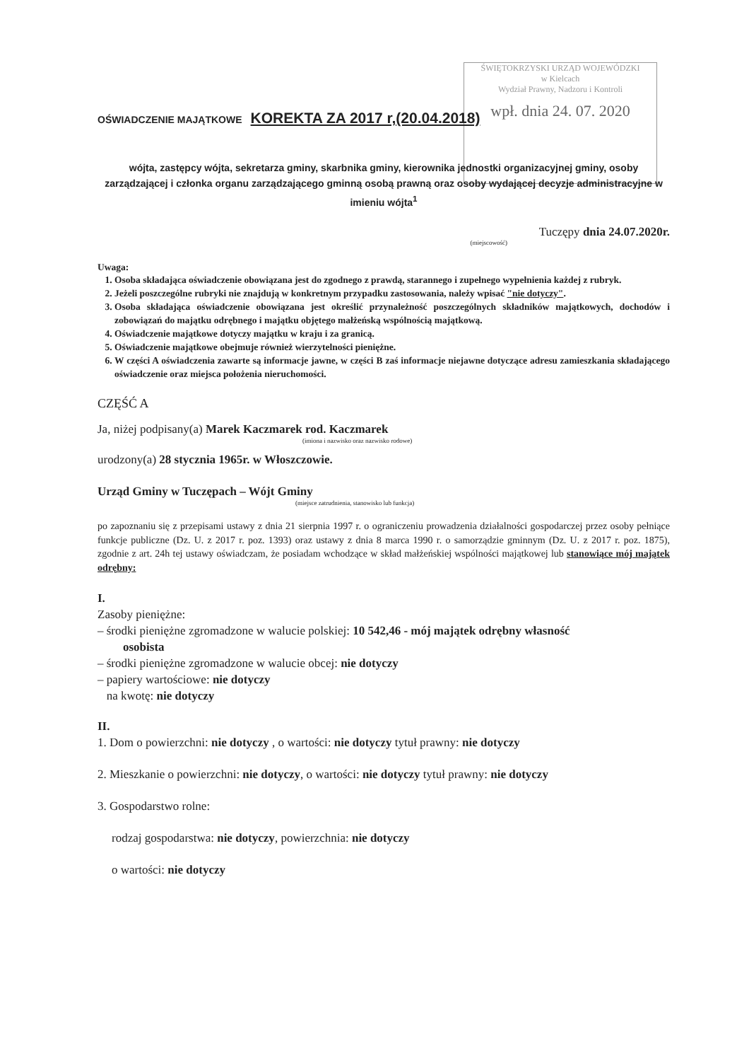ŚWIĘTOKRZYSKI URZĄD WOJEWÓDZKI
w Kielcach
Wydział Prawny, Nadzoru i Kontroli
wpł. dnia 24. 07. 2020
OŚWIADCZENIE MAJĄTKOWE KOREKTA ZA 2017 r,(20.04.2018)
wójta, zastępcy wójta, sekretarza gminy, skarbnika gminy, kierownika jednostki organizacyjnej gminy, osoby zarządzającej i członka organu zarządzającego gminną osobą prawną oraz osoby wydającej decyzje administracyjne w imieniu wójta<sup>1</sup>
Tuczępy dnia 24.07.2020r.
(miejscowość)
Uwaga:
1. Osoba składająca oświadczenie obowiązana jest do zgodnego z prawdą, starannego i zupełnego wypełnienia każdej z rubryk.
2. Jeżeli poszczególne rubryki nie znajdują w konkretnym przypadku zastosowania, należy wpisać "nie dotyczy".
3. Osoba składająca oświadczenie obowiązana jest określić przynależność poszczególnych składników majątkowych, dochodów i zobowiązań do majątku odrębnego i majątku objętego małżeńską wspólnością majątkową.
4. Oświadczenie majątkowe dotyczy majątku w kraju i za granicą.
5. Oświadczenie majątkowe obejmuje również wierzytelności pieniężne.
6. W części A oświadczenia zawarte są informacje jawne, w części B zaś informacje niejawne dotyczące adresu zamieszkania składającego oświadczenie oraz miejsca położenia nieruchomości.
CZĘŚĆ A
Ja, niżej podpisany(a) Marek Kaczmarek rod. Kaczmarek
(imiona i nazwisko oraz nazwisko rodowe)
urodzony(a) 28 stycznia 1965r. w Włoszczowie.
Urząd Gminy w Tuczępach – Wójt Gminy
(miejsce zatrudnienia, stanowisko lub funkcja)
po zapoznaniu się z przepisami ustawy z dnia 21 sierpnia 1997 r. o ograniczeniu prowadzenia działalności gospodarczej przez osoby pełniące funkcje publiczne (Dz. U. z 2017 r. poz. 1393) oraz ustawy z dnia 8 marca 1990 r. o samorządzie gminnym (Dz. U. z 2017 r. poz. 1875), zgodnie z art. 24h tej ustawy oświadczam, że posiadam wchodzące w skład małżeńskiej wspólności majątkowej lub stanowiące mój majątek odrębny:
I.
Zasoby pieniężne:
– środki pieniężne zgromadzone w walucie polskiej: 10 542,46 - mój majątek odrębny własność
osobista
– środki pieniężne zgromadzone w walucie obcej: nie dotyczy
– papiery wartościowe: nie dotyczy
na kwotę: nie dotyczy
II.
1. Dom o powierzchni: nie dotyczy , o wartości: nie dotyczy tytuł prawny: nie dotyczy
2. Mieszkanie o powierzchni: nie dotyczy, o wartości: nie dotyczy tytuł prawny: nie dotyczy
3. Gospodarstwo rolne:
rodzaj gospodarstwa: nie dotyczy, powierzchnia: nie dotyczy
o wartości: nie dotyczy